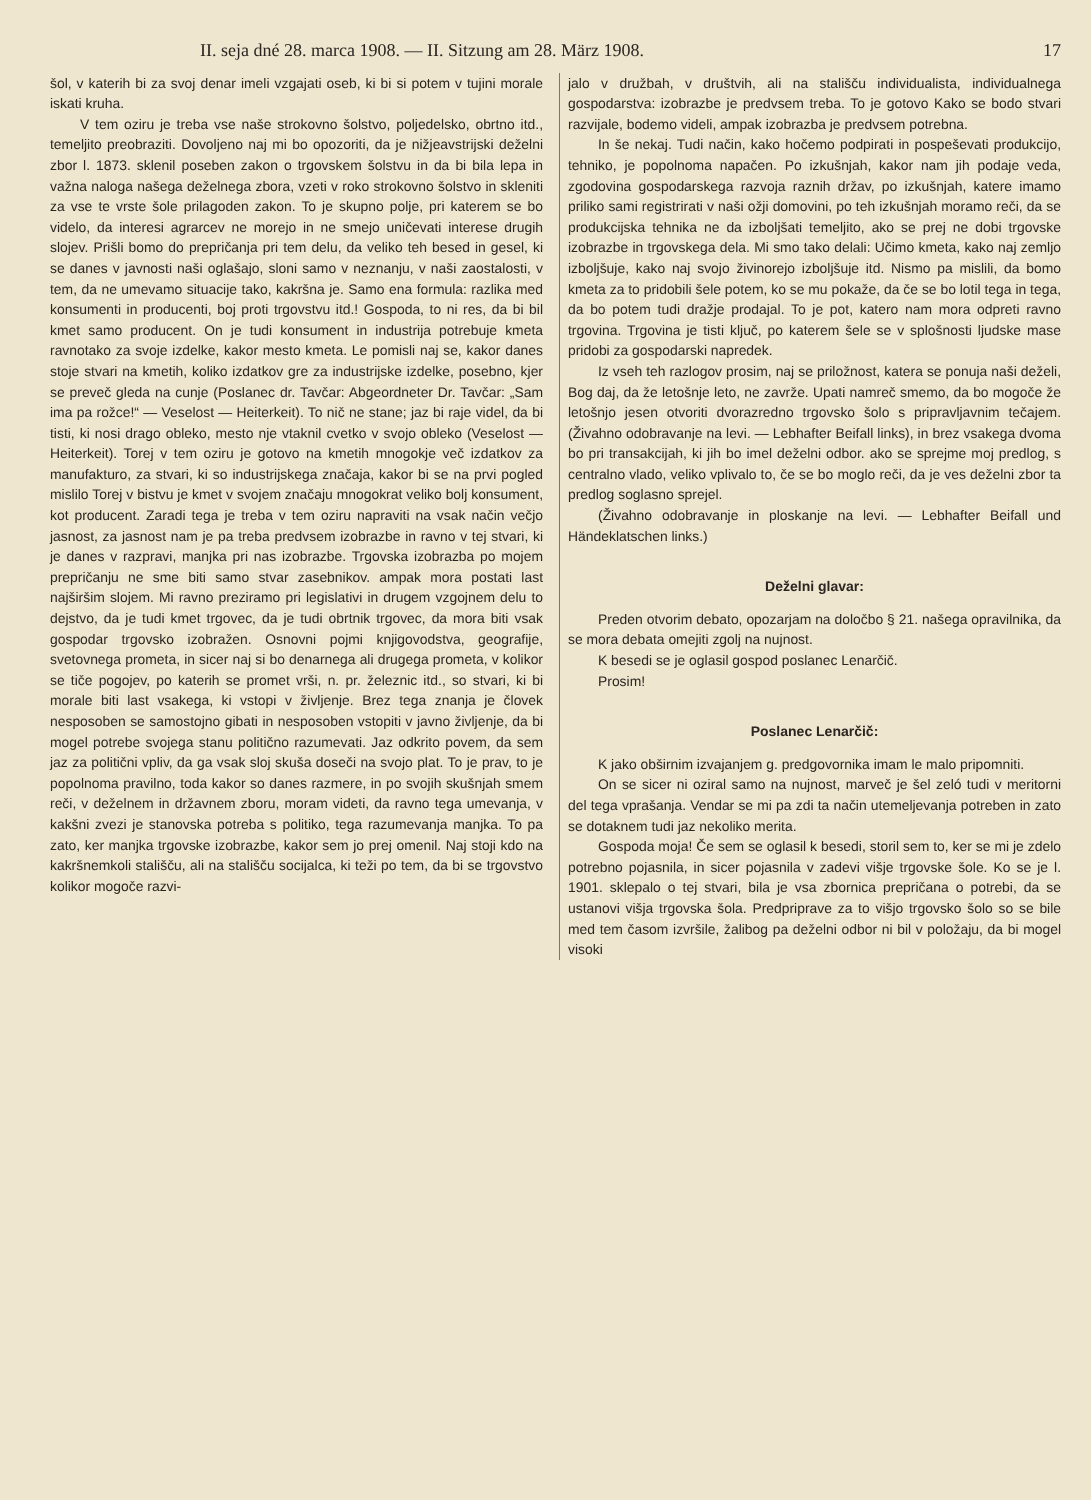II. seja dné 28. marca 1908. — II. Sitzung am 28. März 1908. 17
šol, v katerih bi za svoj denar imeli vzgajati oseb, ki bi si potem v tujini morale iskati kruha.
V tem oziru je treba vse naše strokovno šolstvo, poljedelsko, obrtno itd., temeljito preobraziti. Dovoljeno naj mi bo opozoriti, da je nižjeavstrijski deželni zbor l. 1873. sklenil poseben zakon o trgovskem šolstvu in da bi bila lepa in važna naloga našega deželnega zbora, vzeti v roko strokovno šolstvo in skleniti za vse te vrste šole prilagoden zakon. To je skupno polje, pri katerem se bo videlo, da interesi agrarcev ne morejo in ne smejo uničevati interese drugih slojev. Prišli bomo do prepričanja pri tem delu, da veliko teh besed in gesel, ki se danes v javnosti naši oglašajo, sloni samo v neznanju, v naši zaostalosti, v tem, da ne umevamo situacije tako, kakršna je. Samo ena formula: razlika med konsumenti in producenti, boj proti trgovstvu itd.! Gospoda, to ni res, da bi bil kmet samo producent. On je tudi konsument in industrija potrebuje kmeta ravnotako za svoje izdelke, kakor mesto kmeta. Le pomisli naj se, kakor danes stoje stvari na kmetih, koliko izdatkov gre za industrijske izdelke, posebno, kjer se preveč gleda na cunje (Poslanec dr. Tavčar: Abgeordneter Dr. Tavčar: „Sam ima pa rožce!“ — Veselost — Heiterkeit). To nič ne stane; jaz bi raje videl, da bi tisti, ki nosi drago obleko, mesto nje vtaknil cvetko v svojo obleko (Veselost — Heiterkeit). Torej v tem oziru je gotovo na kmetih mnogokje več izdatkov za manufakturo, za stvari, ki so industrijskega značaja, kakor bi se na prvi pogled mislilo Torej v bistvu je kmet v svojem značaju mnogokrat veliko bolj konsument, kot producent. Zaradi tega je treba v tem oziru napraviti na vsak način večjo jasnost, za jasnost nam je pa treba predvsem izobrazbe in ravno v tej stvari, ki je danes v razpravi, manjka pri nas izobrazbe. Trgovska izobrazba po mojem prepričanju ne sme biti samo stvar zasebnikov. ampak mora postati last najširšim slojem. Mi ravno preziramo pri legislativi in drugem vzgojnem delu to dejstvo, da je tudi kmet trgovec, da je tudi obrtnik trgovec, da mora biti vsak gospodar trgovsko izobražen. Osnovni pojmi knjigovodstva, geografije, svetovnega prometa, in sicer naj si bo denarnega ali drugega prometa, v kolikor se tiče pogojev, po katerih se promet vrši, n. pr. železnic itd., so stvari, ki bi morale biti last vsakega, ki vstopi v življenje. Brez tega znanja je človek nesposoben se samostojno gibati in nesposoben vstopiti v javno življenje, da bi mogel potrebe svojega stanu politično razumevati. Jaz odkrito povem, da sem jaz za politični vpliv, da ga vsak sloj skuša doseči na svojo plat. To je prav, to je popolnoma pravilno, toda kakor so danes razmere, in po svojih skušnjah smem reči, v deželnem in državnem zboru, moram videti, da ravno tega umevanja, v kakšni zvezi je stanovska potreba s politiko, tega razumevanja manjka. To pa zato, ker manjka trgovske izobrazbe, kakor sem jo prej omenil. Naj stoji kdo na kakršnemkoli stališču, ali na stališču socijalca, ki teži po tem, da bi se trgovstvo kolikor mogoče razvi-
jalo v družbah, v društvih, ali na stališču individualista, individualnega gospodarstva: izobrazbe je predvsem treba. To je gotovo Kako se bodo stvari razvijale, bodemo videli, ampak izobrazba je predvsem potrebna.
In še nekaj. Tudi način, kako hočemo podpirati in pospeševati produkcijo, tehniko, je popolnoma napačen. Po izkušnjah, kakor nam jih podaje veda, zgodovina gospodarskega razvoja raznih držav, po izkušnjah, katere imamo priliko sami registrirati v naši ožji domovini, po teh izkušnjah moramo reči, da se produkcijska tehnika ne da izboljšati temeljito, ako se prej ne dobi trgovske izobrazbe in trgovskega dela. Mi smo tako delali: Učimo kmeta, kako naj zemljo izboljšuje, kako naj svojo živinorejo izboljšuje itd. Nismo pa mislili, da bomo kmeta za to pridobili šele potem, ko se mu pokaže, da če se bo lotil tega in tega, da bo potem tudi dražje prodajal. To je pot, katero nam mora odpreti ravno trgovina. Trgovina je tisti ključ, po katerem šele se v splošnosti ljudske mase pridobi za gospodarski napredek.
Iz vseh teh razlogov prosim, naj se priložnost, katera se ponuja naši deželi, Bog daj, da že letošnje leto, ne zavrže. Upati namreč smemo, da bo mogoče že letošnjo jesen otvoriti dvorazredno trgovsko šolo s pripravljavnim tečajem. (Živahno odobravanje na levi. — Lebhafter Beifall links), in brez vsakega dvoma bo pri transakcijah, ki jih bo imel deželni odbor. ako se sprejme moj predlog, s centralno vlado, veliko vplivalo to, če se bo moglo reči, da je ves deželni zbor ta predlog soglasno sprejel.
(Živahno odobravanje in ploskanje na levi. — Lebhafter Beifall und Händeklatschen links.)
Deželni glavar:
Preden otvorim debato, opozarjam na določbo § 21. našega opravilnika, da se mora debata omejiti zgolj na nujnost.
K besedi se je oglasil gospod poslanec Lenarčič.
Prosim!
Poslanec Lenarčič:
K jako obširnim izvajanjem g. predgovornika imam le malo pripomniti.
On se sicer ni oziral samo na nujnost, marveč je šel zeló tudi v meritorni del tega vprašanja. Vendar se mi pa zdi ta način utemeljevanja potreben in zato se dotaknem tudi jaz nekoliko merita.
Gospoda moja! Če sem se oglasil k besedi, storil sem to, ker se mi je zdelo potrebno pojasnila, in sicer pojasnila v zadevi višje trgovske šole. Ko se je l. 1901. sklepalo o tej stvari, bila je vsa zbornica prepričana o potrebi, da se ustanovi višja trgovska šola. Predpriprave za to višjo trgovsko šolo so se bile med tem časom izvršile, žalibog pa deželni odbor ni bil v položaju, da bi mogel visoki